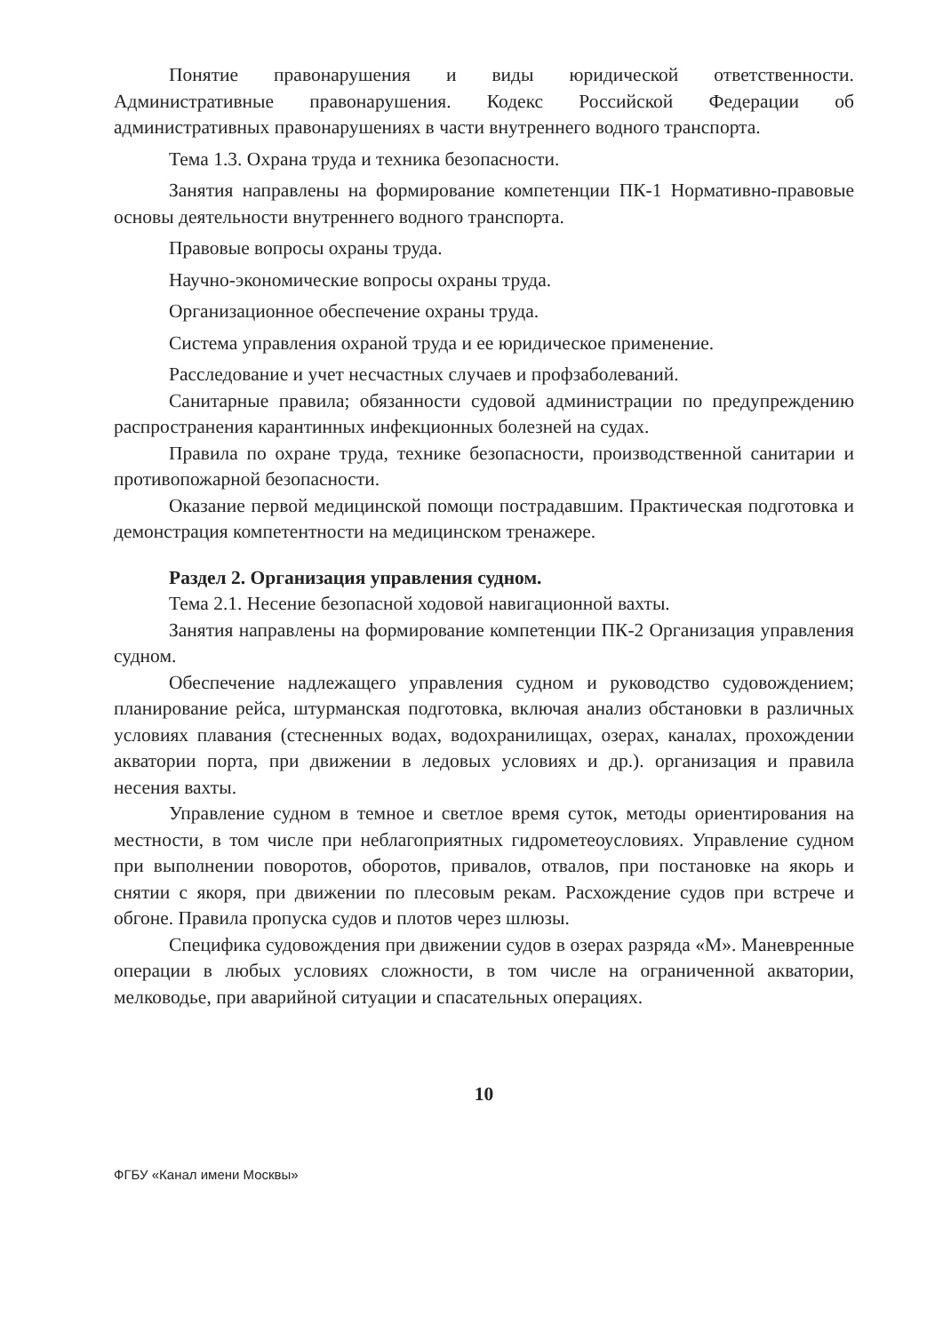Понятие правонарушения и виды юридической ответственности. Административные правонарушения. Кодекс Российской Федерации об административных правонарушениях в части внутреннего водного транспорта.
Тема 1.3. Охрана труда и техника безопасности.
Занятия направлены на формирование компетенции ПК-1 Нормативно-правовые основы деятельности внутреннего водного транспорта.
Правовые вопросы охраны труда.
Научно-экономические вопросы охраны труда.
Организационное обеспечение охраны труда.
Система управления охраной труда и ее юридическое применение.
Расследование и учет несчастных случаев и профзаболеваний.
Санитарные правила; обязанности судовой администрации по предупреждению распространения карантинных инфекционных болезней на судах.
Правила по охране труда, технике безопасности, производственной санитарии и противопожарной безопасности.
Оказание первой медицинской помощи пострадавшим. Практическая подготовка и демонстрация компетентности на медицинском тренажере.
Раздел 2. Организация управления судном.
Тема 2.1. Несение безопасной ходовой навигационной вахты.
Занятия направлены на формирование компетенции ПК-2 Организация управления судном.
Обеспечение надлежащего управления судном и руководство судовождением; планирование рейса, штурманская подготовка, включая анализ обстановки в различных условиях плавания (стесненных водах, водохранилищах, озерах, каналах, прохождении акватории порта, при движении в ледовых условиях и др.). организация и правила несения вахты.
Управление судном в темное и светлое время суток, методы ориентирования на местности, в том числе при неблагоприятных гидрометеоусловиях. Управление судном при выполнении поворотов, оборотов, привалов, отвалов, при постановке на якорь и снятии с якоря, при движении по плесовым рекам. Расхождение судов при встрече и обгоне. Правила пропуска судов и плотов через шлюзы.
Специфика судовождения при движении судов в озерах разряда «М». Маневренные операции в любых условиях сложности, в том числе на ограниченной акватории, мелководье, при аварийной ситуации и спасательных операциях.
10
ФГБУ «Канал имени Москвы»